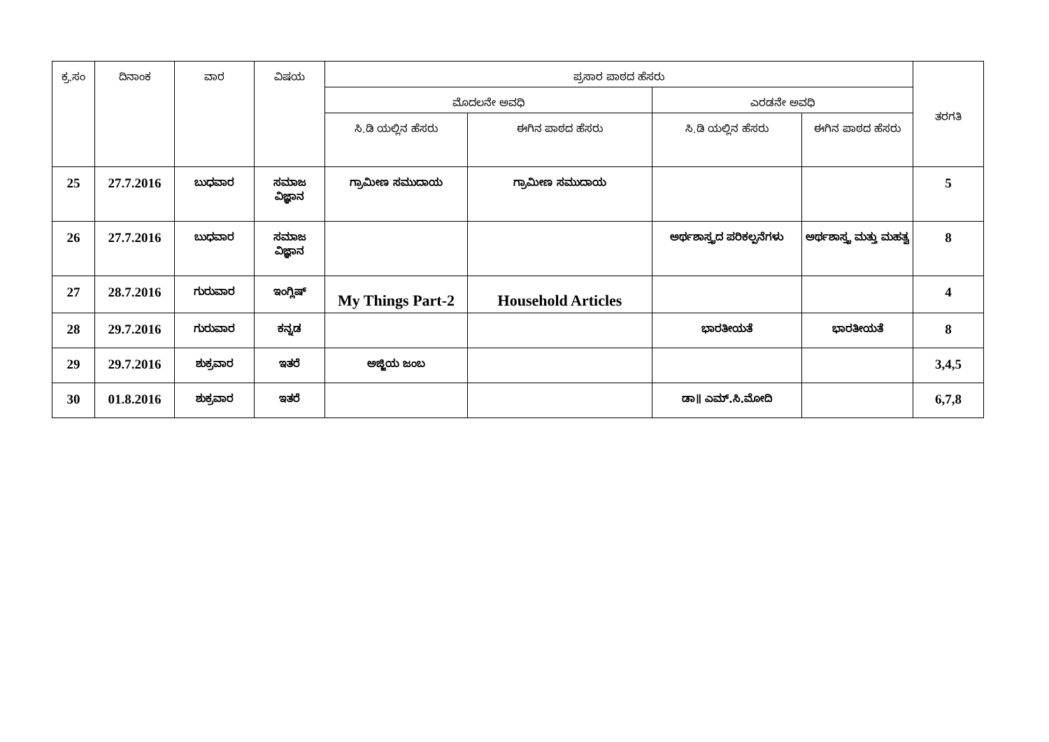| ಕ್ರ.ಸಂ | ದಿನಾಂಕ | ವಾರ | ವಿಷಯ | ಪ್ರಸಾರ ಪಾಠದ ಹೆಸರು | | | | ತರಗತಿ |
| --- | --- | --- | --- | --- | --- | --- | --- | --- |
| | | | | ಮೊದಲನೇ ಅವಧಿ | | ಎರಡನೇ ಅವಧಿ | | |
| | | | | ಸಿ.ಡಿ ಯಲ್ಲಿನ ಹೆಸರು | ಈಗಿನ ಪಾಠದ ಹೆಸರು | ಸಿ.ಡಿ ಯಲ್ಲಿನ ಹೆಸರು | ಈಗಿನ ಪಾಠದ ಹೆಸರು | |
| 25 | 27.7.2016 | ಬುಧವಾರ | ಸಮಾಜ ವಿಜ್ಞಾನ | ಗ್ರಾಮೀಣ ಸಮುದಾಯ | ಗ್ರಾಮೀಣ ಸಮುದಾಯ | | | 5 |
| 26 | 27.7.2016 | ಬುಧವಾರ | ಸಮಾಜ ವಿಜ್ಞಾನ | | | ಅರ್ಥಶಾಸ್ತ್ರದ ಪರಿಕಲ್ಪನೆಗಳು | ಅರ್ಥಶಾಸ್ತ್ರ ಮತ್ತು ಮಹತ್ವ | 8 |
| 27 | 28.7.2016 | ಗುರುವಾರ | ಇಂಗ್ಲಿಷ್ | My Things Part-2 | Household Articles | | | 4 |
| 28 | 29.7.2016 | ಗುರುವಾರ | ಕನ್ನಡ | | | ಭಾರತೀಯತೆ | ಭಾರತೀಯತೆ | 8 |
| 29 | 29.7.2016 | ಶುಕ್ರವಾರ | ಇತರೆ | ಅಜ್ಜಿಯ ಜಂಬ | | | | 3,4,5 |
| 30 | 01.8.2016 | ಶುಕ್ರವಾರ | ಇತರೆ | | | ಡಾ॥ ಎಮ್.ಸಿ.ಮೋದಿ | | 6,7,8 |